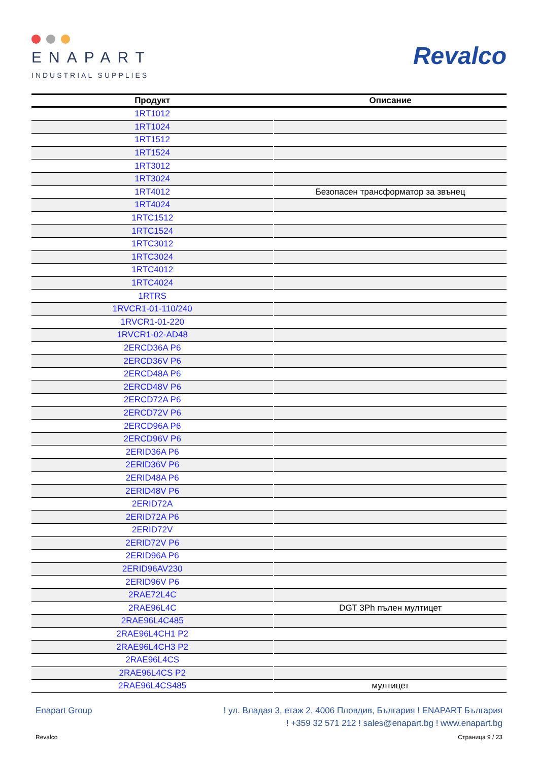ENAPART
INDUSTRIAL SUPPLIES
Revalco
| Продукт | Описание |
| --- | --- |
| 1RT1012 | |
| 1RT1024 | |
| 1RT1512 | |
| 1RT1524 | |
| 1RT3012 | |
| 1RT3024 | |
| 1RT4012 | Безопасен трансформатор за звънец |
| 1RT4024 | |
| 1RTC1512 | |
| 1RTC1524 | |
| 1RTC3012 | |
| 1RTC3024 | |
| 1RTC4012 | |
| 1RTC4024 | |
| 1RTRS | |
| 1RVCR1-01-110/240 | |
| 1RVCR1-01-220 | |
| 1RVCR1-02-AD48 | |
| 2ERCD36A P6 | |
| 2ERCD36V P6 | |
| 2ERCD48A P6 | |
| 2ERCD48V P6 | |
| 2ERCD72A P6 | |
| 2ERCD72V P6 | |
| 2ERCD96A P6 | |
| 2ERCD96V P6 | |
| 2ERID36A P6 | |
| 2ERID36V P6 | |
| 2ERID48A P6 | |
| 2ERID48V P6 | |
| 2ERID72A | |
| 2ERID72A P6 | |
| 2ERID72V | |
| 2ERID72V P6 | |
| 2ERID96A P6 | |
| 2ERID96AV230 | |
| 2ERID96V P6 | |
| 2RAE72L4C | |
| 2RAE96L4C | DGT 3Ph пълен мултицет |
| 2RAE96L4C485 | |
| 2RAE96L4CH1 P2 | |
| 2RAE96L4CH3 P2 | |
| 2RAE96L4CS | |
| 2RAE96L4CS P2 | |
| 2RAE96L4CS485 | мултицет |
Enapart Group ! ул. Владая 3, етаж 2, 4006 Пловдив, България ! ENAPART България
! +359 32 571 212 ! sales@enapart.bg ! www.enapart.bg
Revalco Страница 9 / 23